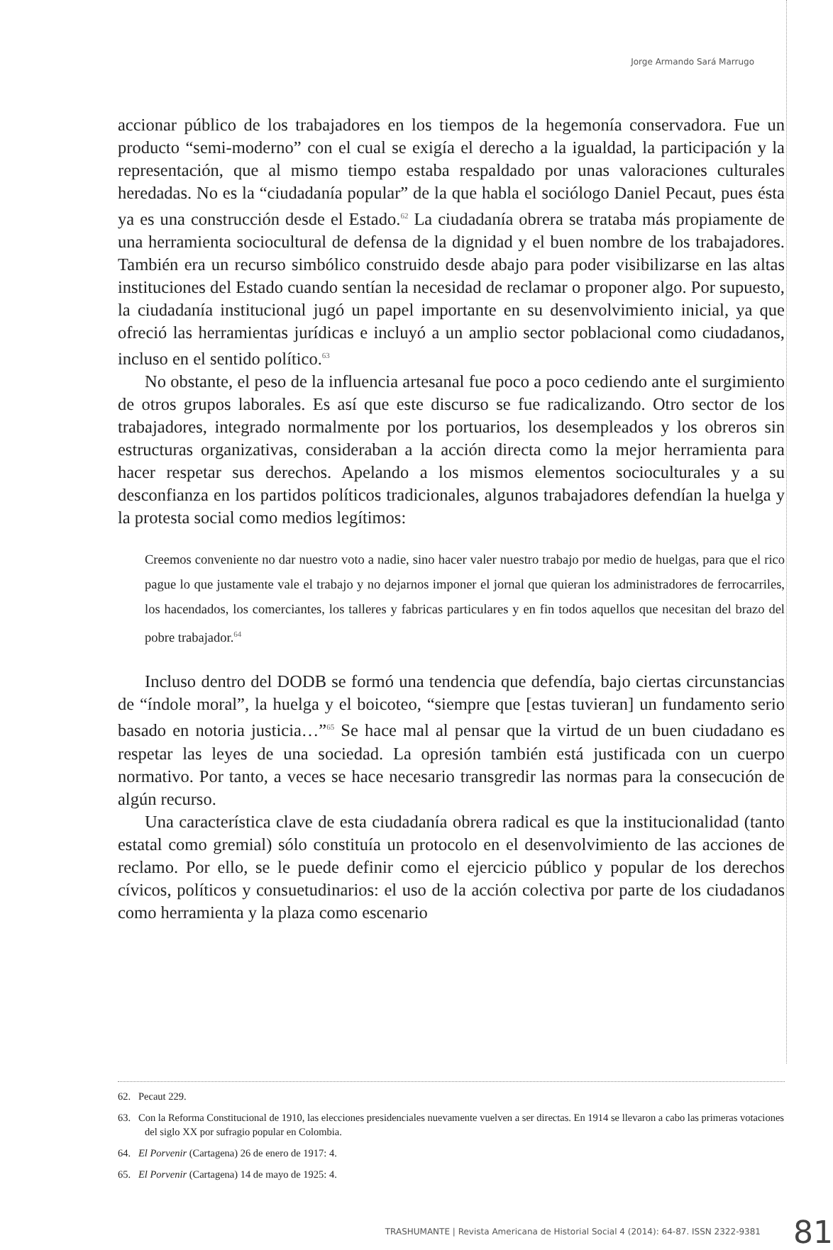Jorge Armando Sará Marrugo
accionar público de los trabajadores en los tiempos de la hegemonía conservadora. Fue un producto “semi-moderno” con el cual se exigía el derecho a la igualdad, la participación y la representación, que al mismo tiempo estaba respaldado por unas valoraciones culturales heredadas. No es la “ciudadanía popular” de la que habla el sociólogo Daniel Pecaut, pues ésta ya es una construcción desde el Estado.<sup>62</sup> La ciudadanía obrera se trataba más propiamente de una herramienta sociocultural de defensa de la dignidad y el buen nombre de los trabajadores. También era un recurso simbólico construido desde abajo para poder visibilizarse en las altas instituciones del Estado cuando sentían la necesidad de reclamar o proponer algo. Por supuesto, la ciudadanía institucional jugó un papel importante en su desenvolvimiento inicial, ya que ofreció las herramientas jurídicas e incluyó a un amplio sector poblacional como ciudadanos, incluso en el sentido político.<sup>63</sup>
No obstante, el peso de la influencia artesanal fue poco a poco cediendo ante el surgimiento de otros grupos laborales. Es así que este discurso se fue radicalizando. Otro sector de los trabajadores, integrado normalmente por los portuarios, los desempleados y los obreros sin estructuras organizativas, consideraban a la acción directa como la mejor herramienta para hacer respetar sus derechos. Apelando a los mismos elementos socioculturales y a su desconfianza en los partidos políticos tradicionales, algunos trabajadores defendían la huelga y la protesta social como medios legítimos:
Creemos conveniente no dar nuestro voto a nadie, sino hacer valer nuestro trabajo por medio de huelgas, para que el rico pague lo que justamente vale el trabajo y no dejarnos imponer el jornal que quieran los administradores de ferrocarriles, los hacendados, los comerciantes, los talleres y fabricas particulares y en fin todos aquellos que necesitan del brazo del pobre trabajador.<sup>64</sup>
Incluso dentro del DODB se formó una tendencia que defendía, bajo ciertas circunstancias de “índole moral”, la huelga y el boicoteo, “siempre que [estas tuvieran] un fundamento serio basado en notoria justicia…”<sup>65</sup> Se hace mal al pensar que la virtud de un buen ciudadano es respetar las leyes de una sociedad. La opresión también está justificada con un cuerpo normativo. Por tanto, a veces se hace necesario transgredir las normas para la consecución de algún recurso.
Una característica clave de esta ciudadanía obrera radical es que la institucionalidad (tanto estatal como gremial) sólo constituía un protocolo en el desenvolvimiento de las acciones de reclamo. Por ello, se le puede definir como el ejercicio público y popular de los derechos cívicos, políticos y consuetudinarios: el uso de la acción colectiva por parte de los ciudadanos como herramienta y la plaza como escenario
62. Pecaut 229.
63. Con la Reforma Constitucional de 1910, las elecciones presidenciales nuevamente vuelven a ser directas. En 1914 se llevaron a cabo las primeras votaciones del siglo XX por sufragio popular en Colombia.
64. El Porvenir (Cartagena) 26 de enero de 1917: 4.
65. El Porvenir (Cartagena) 14 de mayo de 1925: 4.
TRASHUMANTE | Revista Americana de Historial Social 4 (2014): 64-87. ISSN 2322-9381 81